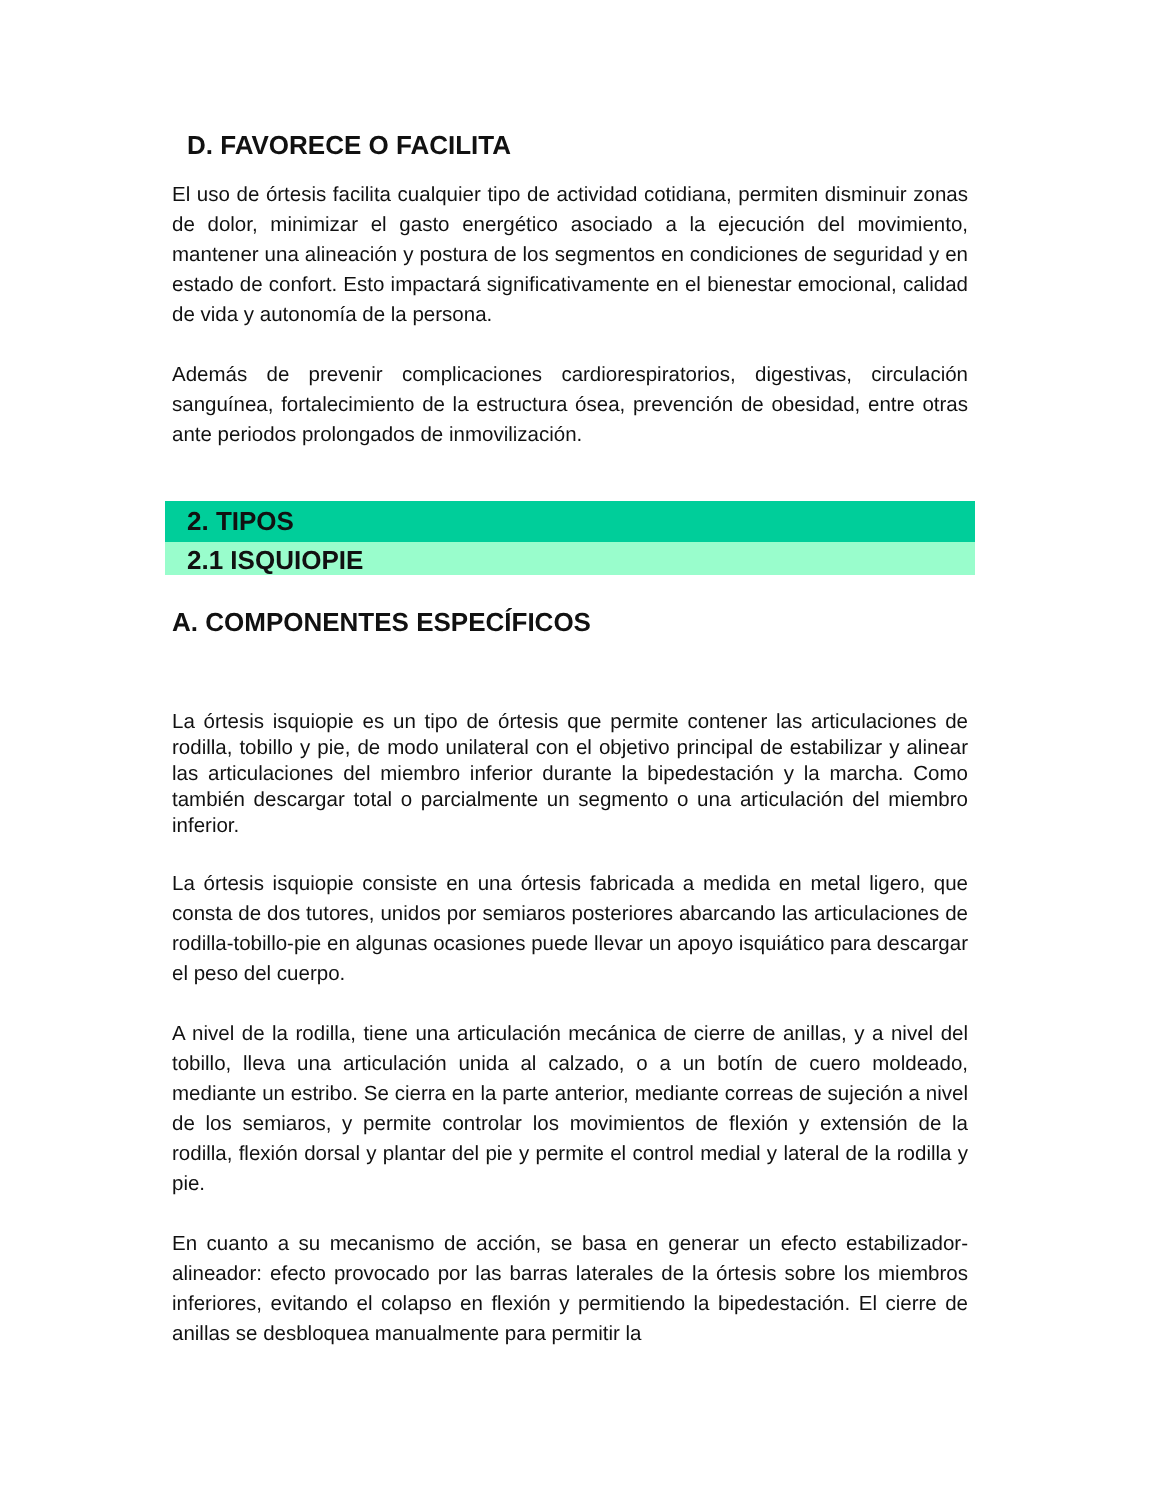D. FAVORECE O FACILITA
El uso de órtesis facilita cualquier tipo de actividad cotidiana, permiten disminuir zonas de dolor, minimizar el gasto energético asociado a la ejecución del movimiento, mantener una alineación y postura de los segmentos en condiciones de seguridad y en estado de confort. Esto impactará significativamente en el bienestar emocional, calidad de vida y autonomía de la persona.
Además de prevenir complicaciones cardiorespiratorios, digestivas, circulación sanguínea, fortalecimiento de la estructura ósea, prevención de obesidad, entre otras ante periodos prolongados de inmovilización.
2. TIPOS
2.1 ISQUIOPIE
A. COMPONENTES ESPECÍFICOS
La órtesis isquiopie es un tipo de órtesis que permite contener las articulaciones de rodilla, tobillo y pie, de modo unilateral con el objetivo principal de estabilizar y alinear las articulaciones del miembro inferior durante la bipedestación y la marcha. Como también descargar total o parcialmente un segmento o una articulación del miembro inferior.
La órtesis isquiopie consiste en una órtesis fabricada a medida en metal ligero, que consta de dos tutores, unidos por semiaros posteriores abarcando las articulaciones de rodilla-tobillo-pie en algunas ocasiones puede llevar un apoyo isquiático para descargar el peso del cuerpo.
A nivel de la rodilla, tiene una articulación mecánica de cierre de anillas, y a nivel del tobillo, lleva una articulación unida al calzado, o a un botín de cuero moldeado, mediante un estribo. Se cierra en la parte anterior, mediante correas de sujeción a nivel de los semiaros, y permite controlar los movimientos de flexión y extensión de la rodilla, flexión dorsal y plantar del pie y permite el control medial y lateral de la rodilla y pie.
En cuanto a su mecanismo de acción, se basa en generar un efecto estabilizador-alineador: efecto provocado por las barras laterales de la órtesis sobre los miembros inferiores, evitando el colapso en flexión y permitiendo la bipedestación. El cierre de anillas se desbloquea manualmente para permitir la